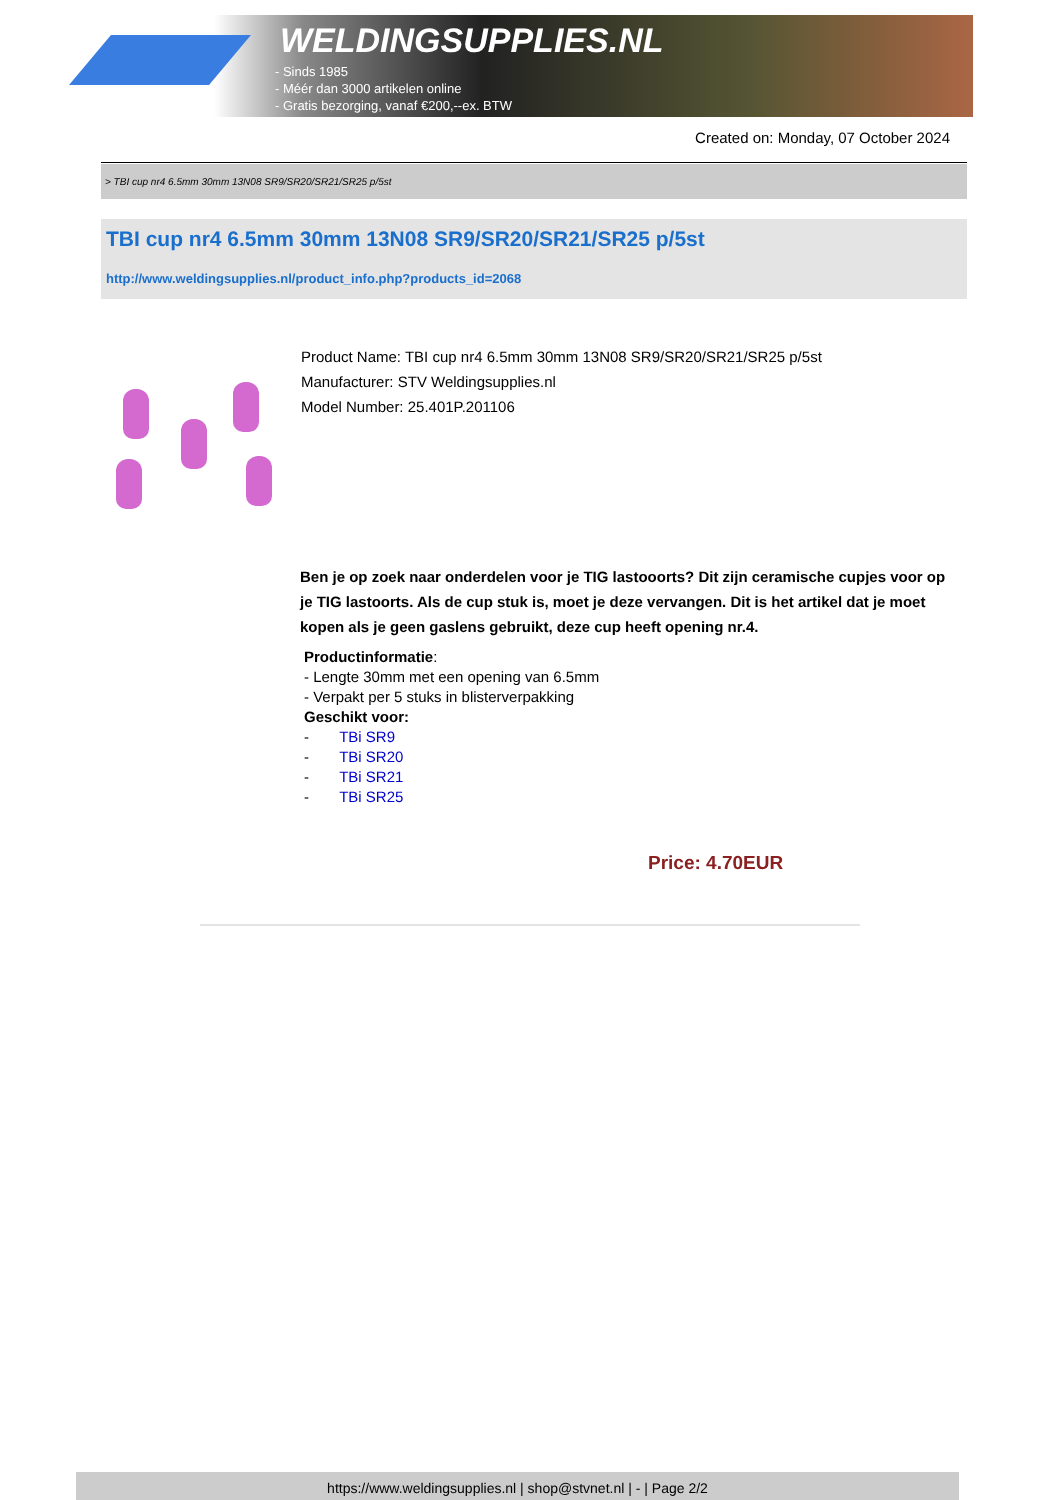WELDINGSUPPLIES.NL
- Sinds 1985
- Méér dan 3000 artikelen online
- Gratis bezorging, vanaf €200,--ex. BTW
Created on: Monday, 07 October 2024
> TBI cup nr4 6.5mm 30mm 13N08 SR9/SR20/SR21/SR25 p/5st
TBI cup nr4 6.5mm 30mm 13N08 SR9/SR20/SR21/SR25 p/5st
http://www.weldingsupplies.nl/product_info.php?products_id=2068
Product Name: TBI cup nr4 6.5mm 30mm 13N08 SR9/SR20/SR21/SR25 p/5st
Manufacturer: STV Weldingsupplies.nl
Model Number: 25.401P.201106
Ben je op zoek naar onderdelen voor je TIG lastooorts? Dit zijn ceramische cupjes voor op je TIG lastoorts. Als de cup stuk is, moet je deze vervangen. Dit is het artikel dat je moet kopen als je geen gaslens gebruikt, deze cup heeft opening nr.4.
Productinformatie:
- Lengte 30mm met een opening van 6.5mm
- Verpakt per 5 stuks in blisterverpakking
Geschikt voor:
- TBi SR9
- TBi SR20
- TBi SR21
- TBi SR25
Price: 4.70EUR
https://www.weldingsupplies.nl | shop@stvnet.nl | - | Page 2/2